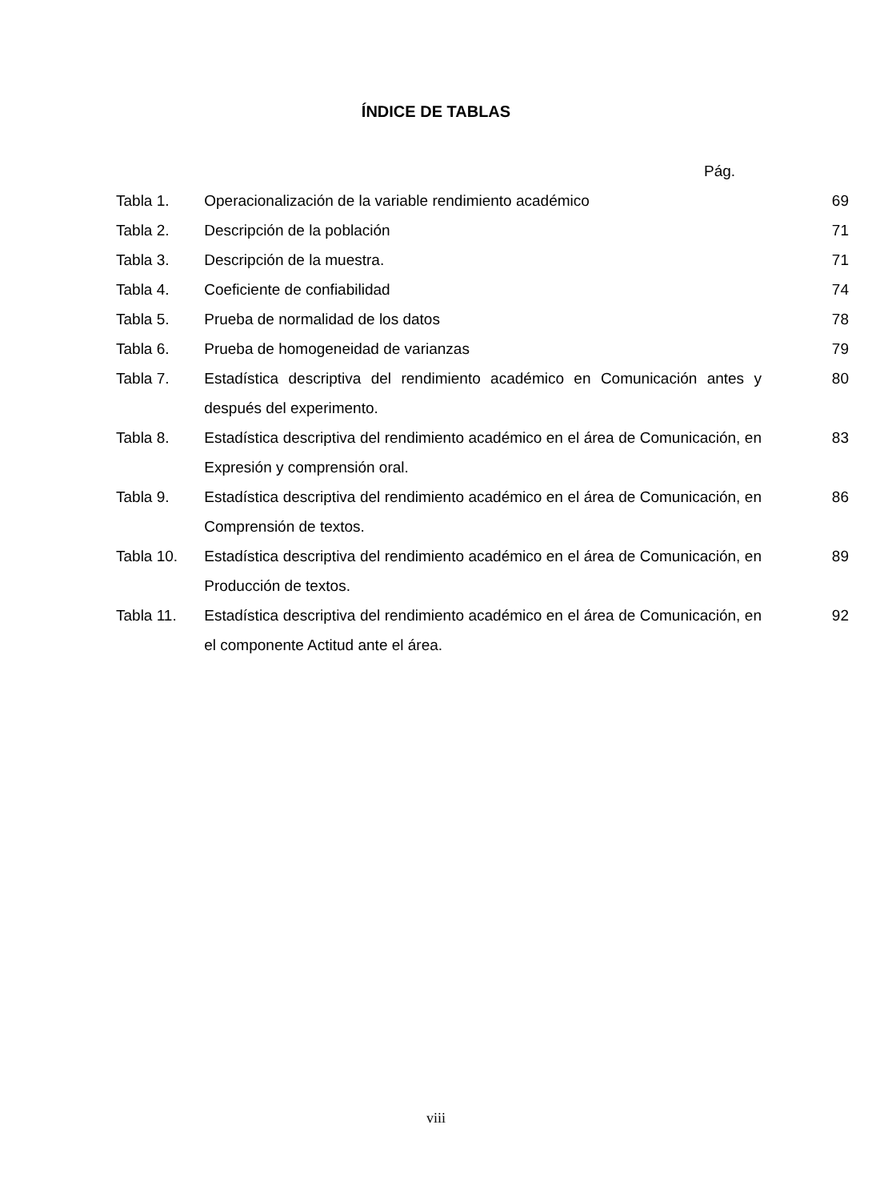ÍNDICE DE TABLAS
Pág.
| Tabla 1. | Operacionalización de la variable rendimiento académico | 69 |
| Tabla 2. | Descripción de la población | 71 |
| Tabla 3. | Descripción de la muestra. | 71 |
| Tabla 4. | Coeficiente de confiabilidad | 74 |
| Tabla 5. | Prueba de normalidad de los datos | 78 |
| Tabla 6. | Prueba de homogeneidad de varianzas | 79 |
| Tabla 7. | Estadística descriptiva del rendimiento académico en Comunicación antes y después del experimento. | 80 |
| Tabla 8. | Estadística descriptiva del rendimiento académico en el área de Comunicación, en Expresión y comprensión oral. | 83 |
| Tabla 9. | Estadística descriptiva del rendimiento académico en el área de Comunicación, en Comprensión de textos. | 86 |
| Tabla 10. | Estadística descriptiva del rendimiento académico en el área de Comunicación, en Producción de textos. | 89 |
| Tabla 11. | Estadística descriptiva del rendimiento académico en el área de Comunicación, en el componente Actitud ante el área. | 92 |
viii